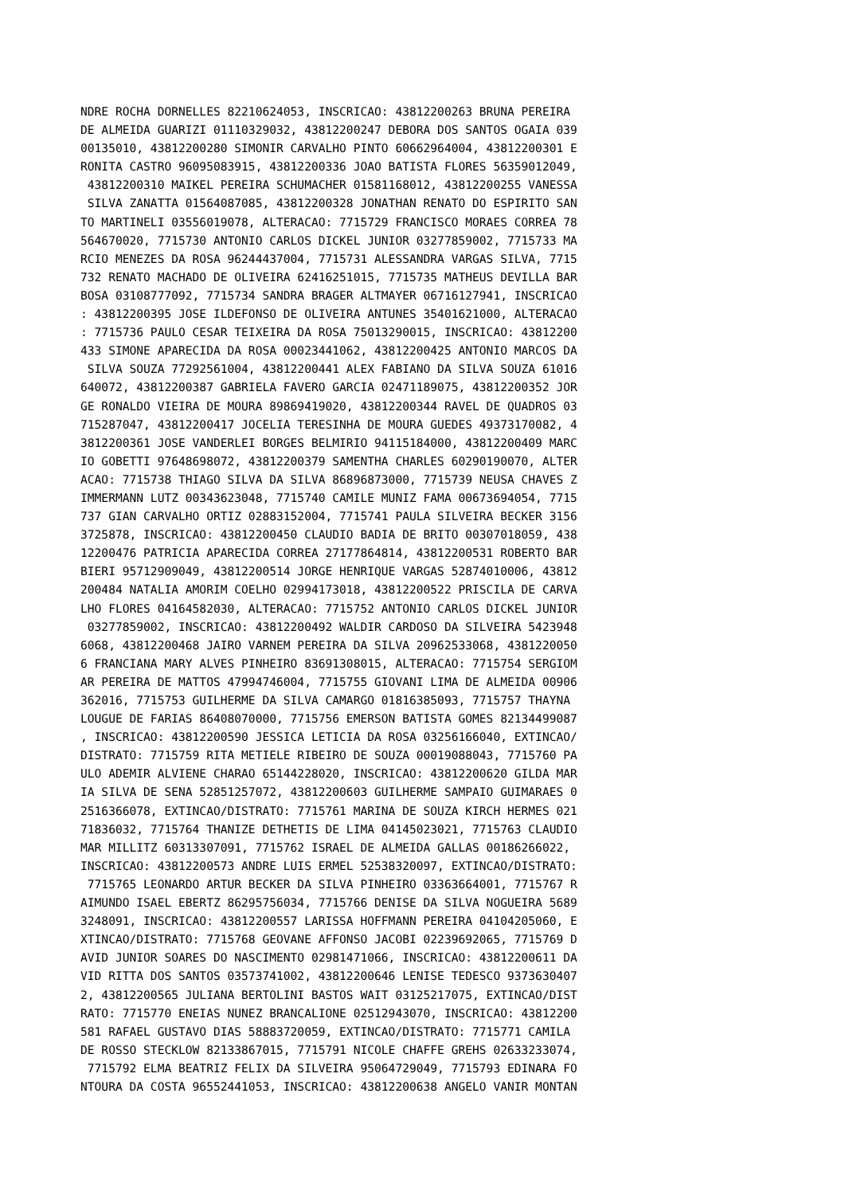NDRE ROCHA DORNELLES 82210624053, INSCRICAO: 43812200263 BRUNA PEREIRA
DE ALMEIDA GUARIZI 01110329032, 43812200247 DEBORA DOS SANTOS OGAIA 039
00135010, 43812200280 SIMONIR CARVALHO PINTO 60662964004, 43812200301 E
RONITA CASTRO 96095083915, 43812200336 JOAO BATISTA FLORES 56359012049,
 43812200310 MAIKEL PEREIRA SCHUMACHER 01581168012, 43812200255 VANESSA
 SILVA ZANATTA 01564087085, 43812200328 JONATHAN RENATO DO ESPIRITO SAN
TO MARTINELI 03556019078, ALTERACAO: 7715729 FRANCISCO MORAES CORREA 78
564670020, 7715730 ANTONIO CARLOS DICKEL JUNIOR 03277859002, 7715733 MA
RCIO MENEZES DA ROSA 96244437004, 7715731 ALESSANDRA VARGAS SILVA, 7715
732 RENATO MACHADO DE OLIVEIRA 62416251015, 7715735 MATHEUS DEVILLA BAR
BOSA 03108777092, 7715734 SANDRA BRAGER ALTMAYER 06716127941, INSCRICAO
: 43812200395 JOSE ILDEFONSO DE OLIVEIRA ANTUNES 35401621000, ALTERACAO
: 7715736 PAULO CESAR TEIXEIRA DA ROSA 75013290015, INSCRICAO: 43812200
433 SIMONE APARECIDA DA ROSA 00023441062, 43812200425 ANTONIO MARCOS DA
 SILVA SOUZA 77292561004, 43812200441 ALEX FABIANO DA SILVA SOUZA 61016
640072, 43812200387 GABRIELA FAVERO GARCIA 02471189075, 43812200352 JOR
GE RONALDO VIEIRA DE MOURA 89869419020, 43812200344 RAVEL DE QUADROS 03
715287047, 43812200417 JOCELIA TERESINHA DE MOURA GUEDES 49373170082, 4
3812200361 JOSE VANDERLEI BORGES BELMIRIO 94115184000, 43812200409 MARC
IO GOBETTI 97648698072, 43812200379 SAMENTHA CHARLES 60290190070, ALTER
ACAO: 7715738 THIAGO SILVA DA SILVA 86896873000, 7715739 NEUSA CHAVES Z
IMMERMANN LUTZ 00343623048, 7715740 CAMILE MUNIZ FAMA 00673694054, 7715
737 GIAN CARVALHO ORTIZ 02883152004, 7715741 PAULA SILVEIRA BECKER 3156
3725878, INSCRICAO: 43812200450 CLAUDIO BADIA DE BRITO 00307018059, 438
12200476 PATRICIA APARECIDA CORREA 27177864814, 43812200531 ROBERTO BAR
BIERI 95712909049, 43812200514 JORGE HENRIQUE VARGAS 52874010006, 43812
200484 NATALIA AMORIM COELHO 02994173018, 43812200522 PRISCILA DE CARVA
LHO FLORES 04164582030, ALTERACAO: 7715752 ANTONIO CARLOS DICKEL JUNIOR
 03277859002, INSCRICAO: 43812200492 WALDIR CARDOSO DA SILVEIRA 5423948
6068, 43812200468 JAIRO VARNEM PEREIRA DA SILVA 20962533068, 4381220050
6 FRANCIANA MARY ALVES PINHEIRO 83691308015, ALTERACAO: 7715754 SERGIOM
AR PEREIRA DE MATTOS 47994746004, 7715755 GIOVANI LIMA DE ALMEIDA 00906
362016, 7715753 GUILHERME DA SILVA CAMARGO 01816385093, 7715757 THAYNA
LOUGUE DE FARIAS 86408070000, 7715756 EMERSON BATISTA GOMES 82134499087
, INSCRICAO: 43812200590 JESSICA LETICIA DA ROSA 03256166040, EXTINCAO/
DISTRATO: 7715759 RITA METIELE RIBEIRO DE SOUZA 00019088043, 7715760 PA
ULO ADEMIR ALVIENE CHARAO 65144228020, INSCRICAO: 43812200620 GILDA MAR
IA SILVA DE SENA 52851257072, 43812200603 GUILHERME SAMPAIO GUIMARAES 0
2516366078, EXTINCAO/DISTRATO: 7715761 MARINA DE SOUZA KIRCH HERMES 021
71836032, 7715764 THANIZE DETHETIS DE LIMA 04145023021, 7715763 CLAUDIO
MAR MILLITZ 60313307091, 7715762 ISRAEL DE ALMEIDA GALLAS 00186266022,
INSCRICAO: 43812200573 ANDRE LUIS ERMEL 52538320097, EXTINCAO/DISTRATO:
 7715765 LEONARDO ARTUR BECKER DA SILVA PINHEIRO 03363664001, 7715767 R
AIMUNDO ISAEL EBERTZ 86295756034, 7715766 DENISE DA SILVA NOGUEIRA 5689
3248091, INSCRICAO: 43812200557 LARISSA HOFFMANN PEREIRA 04104205060, E
XTINCAO/DISTRATO: 7715768 GEOVANE AFFONSO JACOBI 02239692065, 7715769 D
AVID JUNIOR SOARES DO NASCIMENTO 02981471066, INSCRICAO: 43812200611 DA
VID RITTA DOS SANTOS 03573741002, 43812200646 LENISE TEDESCO 9373630407
2, 43812200565 JULIANA BERTOLINI BASTOS WAIT 03125217075, EXTINCAO/DIST
RATO: 7715770 ENEIAS NUNEZ BRANCALIONE 02512943070, INSCRICAO: 43812200
581 RAFAEL GUSTAVO DIAS 58883720059, EXTINCAO/DISTRATO: 7715771 CAMILA
DE ROSSO STECKLOW 82133867015, 7715791 NICOLE CHAFFE GREHS 02633233074,
 7715792 ELMA BEATRIZ FELIX DA SILVEIRA 95064729049, 7715793 EDINARA FO
NTOURA DA COSTA 96552441053, INSCRICAO: 43812200638 ANGELO VANIR MONTAN